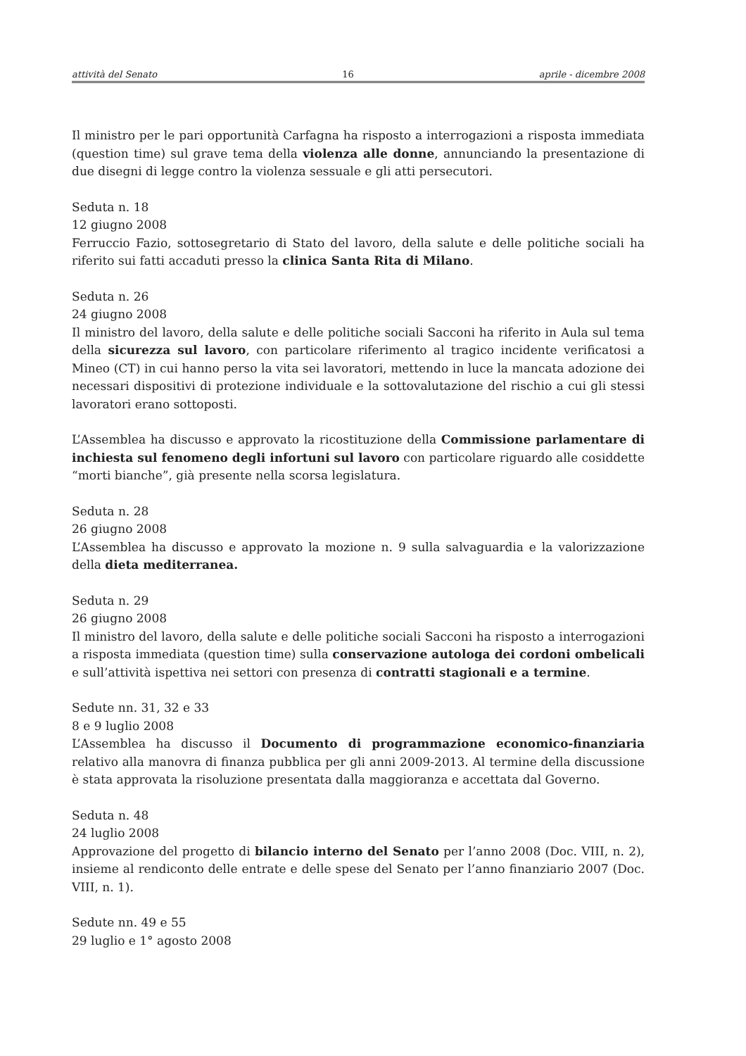attività del Senato 16 aprile - dicembre 2008
Il ministro per le pari opportunità Carfagna ha risposto a interrogazioni a risposta immediata (question time) sul grave tema della violenza alle donne, annunciando la presentazione di due disegni di legge contro la violenza sessuale e gli atti persecutori.
Seduta n. 18
12 giugno 2008
Ferruccio Fazio, sottosegretario di Stato del lavoro, della salute e delle politiche sociali ha riferito sui fatti accaduti presso la clinica Santa Rita di Milano.
Seduta n. 26
24 giugno 2008
Il ministro del lavoro, della salute e delle politiche sociali Sacconi ha riferito in Aula sul tema della sicurezza sul lavoro, con particolare riferimento al tragico incidente verificatosi a Mineo (CT) in cui hanno perso la vita sei lavoratori, mettendo in luce la mancata adozione dei necessari dispositivi di protezione individuale e la sottovalutazione del rischio a cui gli stessi lavoratori erano sottoposti.
L’Assemblea ha discusso e approvato la ricostituzione della Commissione parlamentare di inchiesta sul fenomeno degli infortuni sul lavoro con particolare riguardo alle cosiddette “morti bianche”, già presente nella scorsa legislatura.
Seduta n. 28
26 giugno 2008
L’Assemblea ha discusso e approvato la mozione n. 9 sulla salvaguardia e la valorizzazione della dieta mediterranea.
Seduta n. 29
26 giugno 2008
Il ministro del lavoro, della salute e delle politiche sociali Sacconi ha risposto a interrogazioni a risposta immediata (question time) sulla conservazione autologa dei cordoni ombelicali e sull’attività ispettiva nei settori con presenza di contratti stagionali e a termine.
Sedute nn. 31, 32 e 33
8 e 9 luglio 2008
L’Assemblea ha discusso il Documento di programmazione economico-finanziaria relativo alla manovra di finanza pubblica per gli anni 2009-2013. Al termine della discussione è stata approvata la risoluzione presentata dalla maggioranza e accettata dal Governo.
Seduta n. 48
24 luglio 2008
Approvazione del progetto di bilancio interno del Senato per l’anno 2008 (Doc. VIII, n. 2), insieme al rendiconto delle entrate e delle spese del Senato per l’anno finanziario 2007 (Doc. VIII, n. 1).
Sedute nn. 49 e 55
29 luglio e 1° agosto 2008